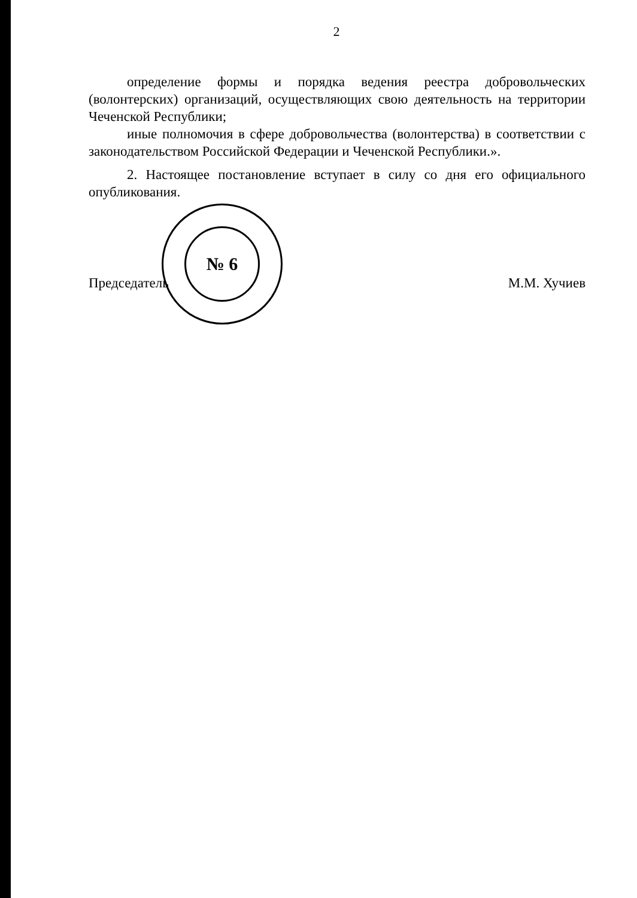2
определение формы и порядка ведения реестра добровольческих (волонтерских) организаций, осуществляющих свою деятельность на территории Чеченской Республики;
иные полномочия в сфере добровольчества (волонтерства) в соответствии с законодательством Российской Федерации и Чеченской Республики.».
2. Настоящее постановление вступает в силу со дня его официального опубликования.
Председатель М.М. Хучиев
№ 6